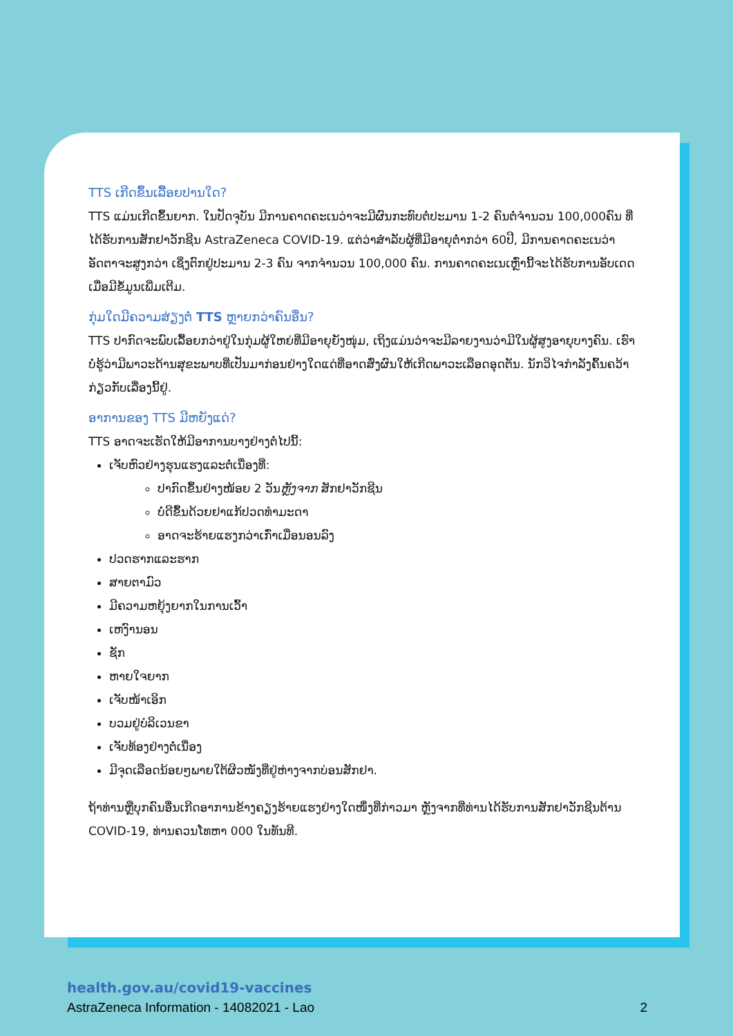TTS ເກີດຂຶ້ນເລື້ອຍປານໃດ?
TTS ແມ່ນເກີດຂຶ້ນຍາກ. ໃນປັດຈຸບັນ ມີການຄາດຄະເນວ່າຈະມີຜົນກະທົບຕໍ່ປະມານ 1-2 ຄົນຕໍ່ຈຳນວນ 100,000ຄົນ ທີ່ໄດ້ຮັບການສັກຢາວັກຊີນ AstraZeneca COVID-19. ແຕ່ວ່າສຳລັບຜູ້ທີ່ມີອາຍຸຕ່ຳກວ່າ 60ປີ, ມີການຄາດຄະເນວ່າອັດຕາຈະສູງກວ່າ ເຊິ່ງຕົກຢູ່ປະມານ 2-3 ຄົນ ຈາກຈຳນວນ 100,000 ຄົນ. ການຄາດຄະເນເຫຼົ່ານີ້ຈະໄດ້ຮັບການອັບເດດເມື່ອມີຂໍ້ມູນເພີ່ມເຕີມ.
ກຸ່ມໃດມີຄວາມສ່ຽງຕໍ່ TTS ຫຼາຍກວ່າຄົນອື່ນ?
TTS ປາກົດຈະພົບເລື້ອຍກວ່າຢູ່ໃນກຸ່ມຜູ້ໃຫຍ່ທີ່ມີອາຍຸຍັງໜຸ່ມ, ເຖິງແມ່ນວ່າຈະມີລາຍງານວ່າມີໃນຜູ້ສູງອາຍຸບາງຄົນ. ເຮົາບໍ່ຮູ້ວ່າມີພາວະດ້ານສຸຂະພາບທີ່ເປັນມາກ່ອນຢ່າງໃດແດ່ທີ່ອາດສົ່ງຜົນໃຫ້ເກີດພາວະເລືອດອຸດຕັນ. ນັກວິໄຈກຳລັງຄົ້ນຄວ້າກ່ຽວກັບເລື່ອງນີ້ຢູ່.
ອາການຂອງ TTS ມີຫຍັງແດ່?
TTS ອາດຈະເຮັດໃຫ້ມີອາການບາງຢ່າງຕໍ່ໄປນີ້:
ເຈັບຫົວຢ່າງຮຸນແຮງແລະຕໍ່ເນື່ອງທີ່:
ປາກົດຂຶ້ນຢ່າງໜ້ອຍ 2 ວັນຫຼັງຈາກ ສັກຢາວັກຊີນ
ບໍ່ດີຂຶ້ນດ້ວຍຢາແກ້ປວດທຳມະດາ
ອາດຈະຮ້າຍແຮງກວ່າເກົ່າເມື່ອນອນລົງ
ປວດຮາກແລະຮາກ
ສາຍຕາມົວ
ມີຄວາມຫຍຸ້ງຍາກໃນການເວົ້າ
ເຫງົານອນ
ຊັກ
ຫາຍໃຈຍາກ
ເຈັບໜ້າເອິກ
ບວມຢູ່ບໍລິເວນຂາ
ເຈັບທ້ອງຢ່າງຕໍ່ເນື່ອງ
ມີຈຸດເລືອດນ້ອຍໆພາຍໃຕ້ຜິວໜັງທີ່ຢູ່ຫ່າງຈາກບ່ອນສັກຢາ.
ຖ້າທ່ານຫຼືບຸກຄົນອື່ນເກີດອາການຂ້າງຄຽງຮ້າຍແຮງຢ່າງໃດໜຶ່ງທີ່ກ່າວມາ ຫຼັງຈາກທີ່ທ່ານໄດ້ຮັບການສັກຢາວັກຊີນຕ້ານ COVID-19, ທ່ານຄວນໂທຫາ 000 ໃນທັນທີ.
health.gov.au/covid19-vaccines
AstraZeneca Information - 14082021 - Lao 2